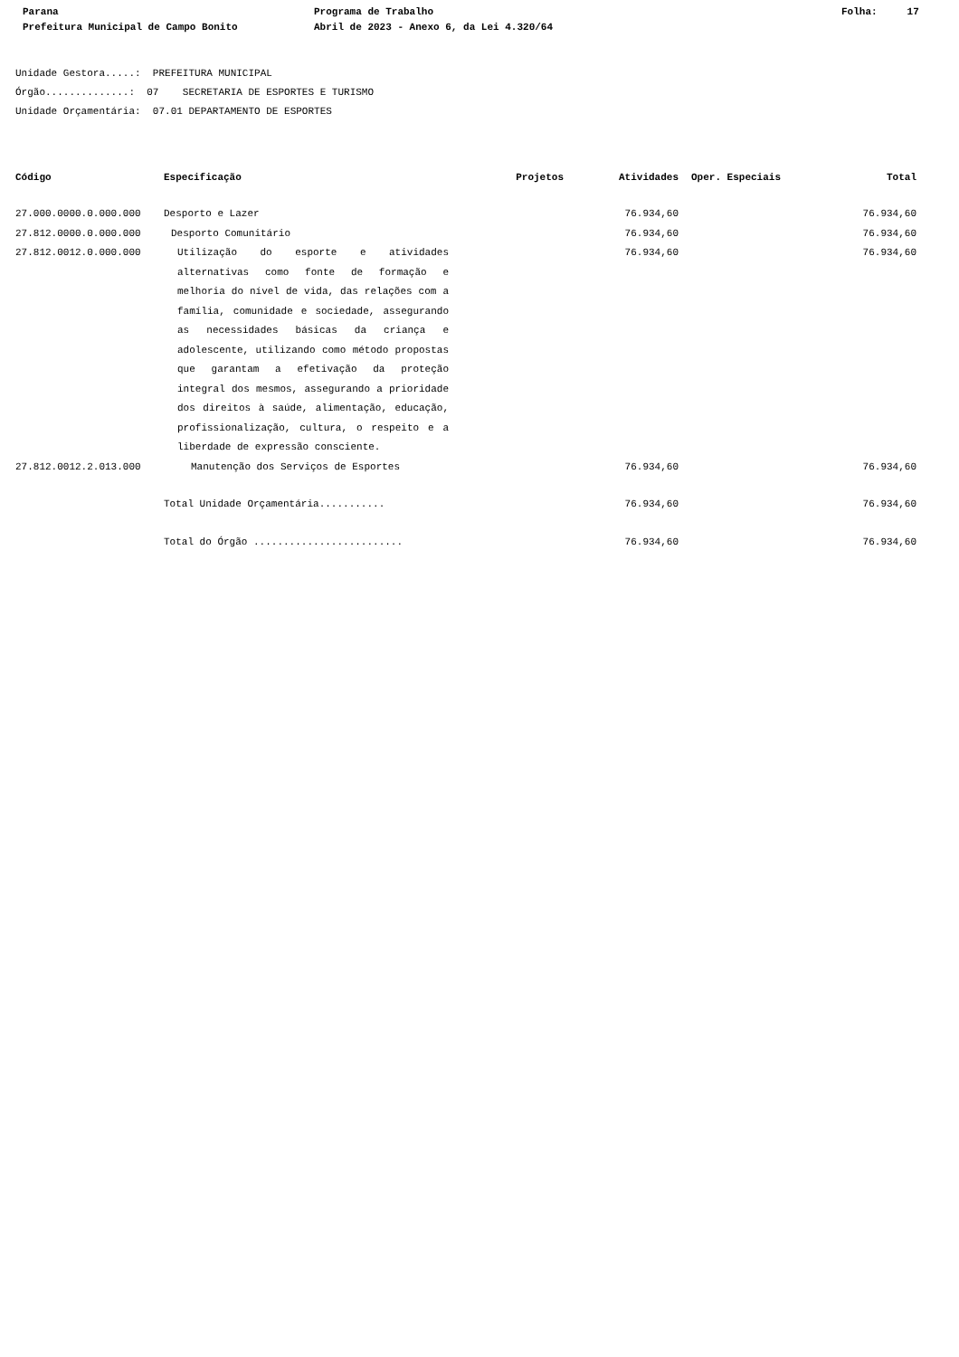Parana Prefeitura Municipal de Campo Bonito
Programa de Trabalho Abril de 2023 - Anexo 6, da Lei 4.320/64
Folha: 17
Unidade Gestora.....: PREFEITURA MUNICIPAL Órgão..............: 07 SECRETARIA DE ESPORTES E TURISMO Unidade Orçamentária: 07.01 DEPARTAMENTO DE ESPORTES
| Código | Especificação | Projetos | Atividades | Oper. Especiais | Total |
| --- | --- | --- | --- | --- | --- |
| 27.000.0000.0.000.000 | Desporto e Lazer | | 76.934,60 | | 76.934,60 |
| 27.812.0000.0.000.000 | Desporto Comunitário | | 76.934,60 | | 76.934,60 |
| 27.812.0012.0.000.000 | Utilização do esporte e atividades alternativas como fonte de formação e melhoria do nível de vida, das relações com a família, comunidade e sociedade, assegurando as necessidades básicas da criança e adolescente, utilizando como método propostas que garantam a efetivação da proteção integral dos mesmos, assegurando a prioridade dos direitos à saúde, alimentação, educação, profissionalização, cultura, o respeito e a liberdade de expressão consciente. | | 76.934,60 | | 76.934,60 |
| 27.812.0012.2.013.000 | Manutenção dos Serviços de Esportes | | 76.934,60 | | 76.934,60 |
| | Total Unidade Orçamentária........... | | 76.934,60 | | 76.934,60 |
| | Total do Órgão ......................... | | 76.934,60 | | 76.934,60 |